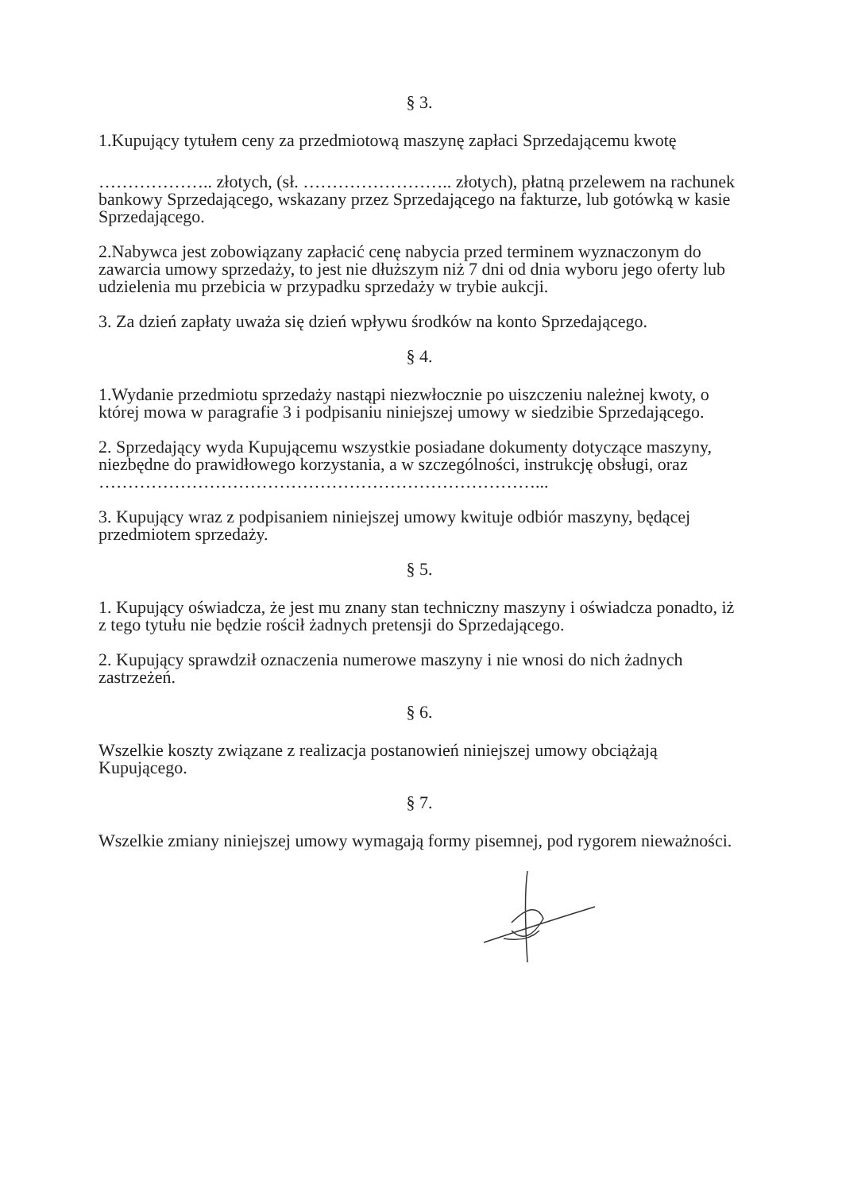§ 3.
1.Kupujący tytułem ceny za przedmiotową maszynę zapłaci Sprzedającemu kwotę
……………….. złotych, (sł. …………………….. złotych), płatną przelewem na rachunek bankowy Sprzedającego, wskazany przez Sprzedającego na fakturze, lub gotówką w kasie Sprzedającego.
2.Nabywca jest zobowiązany zapłacić cenę nabycia przed terminem wyznaczonym do zawarcia umowy sprzedaży, to jest nie dłuższym niż 7 dni od dnia wyboru jego oferty lub udzielenia mu przebicia w przypadku sprzedaży w trybie aukcji.
3. Za dzień zapłaty uważa się dzień wpływu środków na konto Sprzedającego.
§ 4.
1.Wydanie przedmiotu sprzedaży nastąpi niezwłocznie po uiszczeniu należnej kwoty, o której mowa w paragrafie 3 i podpisaniu niniejszej umowy w siedzibie Sprzedającego.
2. Sprzedający wyda Kupującemu wszystkie posiadane dokumenty dotyczące maszyny, niezbędne do prawidłowego korzystania, a w szczególności, instrukcję obsługi, oraz …………………………………………………………………...
3. Kupujący wraz z podpisaniem niniejszej umowy kwituje odbiór maszyny, będącej przedmiotem sprzedaży.
§ 5.
1. Kupujący oświadcza, że jest mu znany stan techniczny maszyny i oświadcza ponadto, iż z tego tytułu nie będzie rościł żadnych pretensji do Sprzedającego.
2. Kupujący sprawdził oznaczenia numerowe maszyny i nie wnosi do nich żadnych zastrzeżeń.
§ 6.
Wszelkie koszty związane z realizacja postanowień niniejszej umowy obciążają Kupującego.
§ 7.
Wszelkie zmiany niniejszej umowy wymagają formy pisemnej, pod rygorem nieważności.